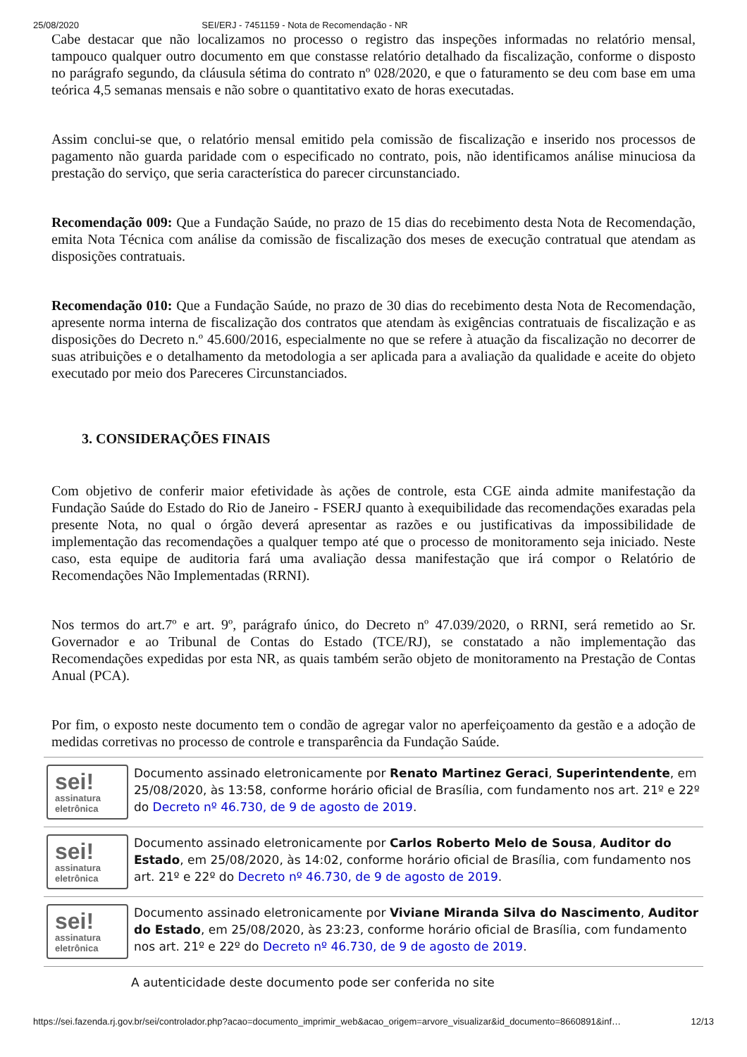25/08/2020 SEI/ERJ - 7451159 - Nota de Recomendação - NR
Cabe destacar que não localizamos no processo o registro das inspeções informadas no relatório mensal, tampouco qualquer outro documento em que constasse relatório detalhado da fiscalização, conforme o disposto no parágrafo segundo, da cláusula sétima do contrato nº 028/2020, e que o faturamento se deu com base em uma teórica 4,5 semanas mensais e não sobre o quantitativo exato de horas executadas.
Assim conclui-se que, o relatório mensal emitido pela comissão de fiscalização e inserido nos processos de pagamento não guarda paridade com o especificado no contrato, pois, não identificamos análise minuciosa da prestação do serviço, que seria característica do parecer circunstanciado.
Recomendação 009: Que a Fundação Saúde, no prazo de 15 dias do recebimento desta Nota de Recomendação, emita Nota Técnica com análise da comissão de fiscalização dos meses de execução contratual que atendam as disposições contratuais.
Recomendação 010: Que a Fundação Saúde, no prazo de 30 dias do recebimento desta Nota de Recomendação, apresente norma interna de fiscalização dos contratos que atendam às exigências contratuais de fiscalização e as disposições do Decreto n.º 45.600/2016, especialmente no que se refere à atuação da fiscalização no decorrer de suas atribuições e o detalhamento da metodologia a ser aplicada para a avaliação da qualidade e aceite do objeto executado por meio dos Pareceres Circunstanciados.
3. CONSIDERAÇÕES FINAIS
Com objetivo de conferir maior efetividade às ações de controle, esta CGE ainda admite manifestação da Fundação Saúde do Estado do Rio de Janeiro - FSERJ quanto à exequibilidade das recomendações exaradas pela presente Nota, no qual o órgão deverá apresentar as razões e ou justificativas da impossibilidade de implementação das recomendações a qualquer tempo até que o processo de monitoramento seja iniciado. Neste caso, esta equipe de auditoria fará uma avaliação dessa manifestação que irá compor o Relatório de Recomendações Não Implementadas (RRNI).
Nos termos do art.7º e art. 9º, parágrafo único, do Decreto nº 47.039/2020, o RRNI, será remetido ao Sr. Governador e ao Tribunal de Contas do Estado (TCE/RJ), se constatado a não implementação das Recomendações expedidas por esta NR, as quais também serão objeto de monitoramento na Prestação de Contas Anual (PCA).
Por fim, o exposto neste documento tem o condão de agregar valor no aperfeiçoamento da gestão e a adoção de medidas corretivas no processo de controle e transparência da Fundação Saúde.
sei!
assinatura eletrônica
Documento assinado eletronicamente por Renato Martinez Geraci, Superintendente, em 25/08/2020, às 13:58, conforme horário oficial de Brasília, com fundamento nos art. 21º e 22º do Decreto nº 46.730, de 9 de agosto de 2019.
sei!
assinatura eletrônica
Documento assinado eletronicamente por Carlos Roberto Melo de Sousa, Auditor do Estado, em 25/08/2020, às 14:02, conforme horário oficial de Brasília, com fundamento nos art. 21º e 22º do Decreto nº 46.730, de 9 de agosto de 2019.
sei!
assinatura eletrônica
Documento assinado eletronicamente por Viviane Miranda Silva do Nascimento, Auditor do Estado, em 25/08/2020, às 23:23, conforme horário oficial de Brasília, com fundamento nos art. 21º e 22º do Decreto nº 46.730, de 9 de agosto de 2019.
A autenticidade deste documento pode ser conferida no site
https://sei.fazenda.rj.gov.br/sei/controlador.php?acao=documento_imprimir_web&acao_origem=arvore_visualizar&id_documento=8660891&inf… 12/13